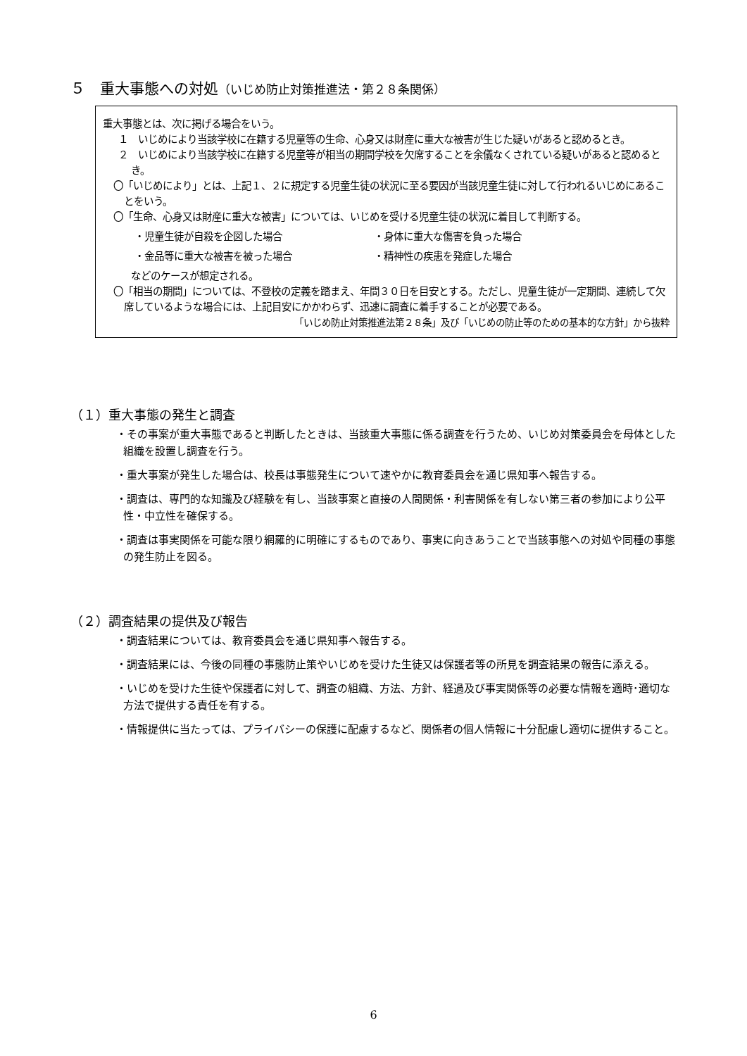５　重大事態への対処（いじめ防止対策推進法・第２８条関係）
重大事態とは、次に掲げる場合をいう。
１　いじめにより当該学校に在籍する児童等の生命、心身又は財産に重大な被害が生じた疑いがあると認めるとき。
２　いじめにより当該学校に在籍する児童等が相当の期間学校を欠席することを余儀なくされている疑いがあると認めるとき。
〇「いじめにより」とは、上記１、２に規定する児童生徒の状況に至る要因が当該児童生徒に対して行われるいじめにあることをいう。
〇「生命、心身又は財産に重大な被害」については、いじめを受ける児童生徒の状況に着目して判断する。
・児童生徒が自殺を企図した場合 ・身体に重大な傷害を負った場合
・金品等に重大な被害を被った場合 ・精神性の疾患を発症した場合
などのケースが想定される。
〇「相当の期間」については、不登校の定義を踏まえ、年間３０日を目安とする。ただし、児童生徒が一定期間、連続して欠席しているような場合には、上記目安にかかわらず、迅速に調査に着手することが必要である。
「いじめ防止対策推進法第２８条」及び「いじめの防止等のための基本的な方針」から抜粋
（１）重大事態の発生と調査
・その事案が重大事態であると判断したときは、当該重大事態に係る調査を行うため、いじめ対策委員会を母体とした組織を設置し調査を行う。
・重大事案が発生した場合は、校長は事態発生について速やかに教育委員会を通じ県知事へ報告する。
・調査は、専門的な知識及び経験を有し、当該事案と直接の人間関係・利害関係を有しない第三者の参加により公平性・中立性を確保する。
・調査は事実関係を可能な限り網羅的に明確にするものであり、事実に向きあうことで当該事態への対処や同種の事態の発生防止を図る。
（２）調査結果の提供及び報告
・調査結果については、教育委員会を通じ県知事へ報告する。
・調査結果には、今後の同種の事態防止策やいじめを受けた生徒又は保護者等の所見を調査結果の報告に添える。
・いじめを受けた生徒や保護者に対して、調査の組織、方法、方針、経過及び事実関係等の必要な情報を適時･適切な方法で提供する責任を有する。
・情報提供に当たっては、プライバシーの保護に配慮するなど、関係者の個人情報に十分配慮し適切に提供すること。
6